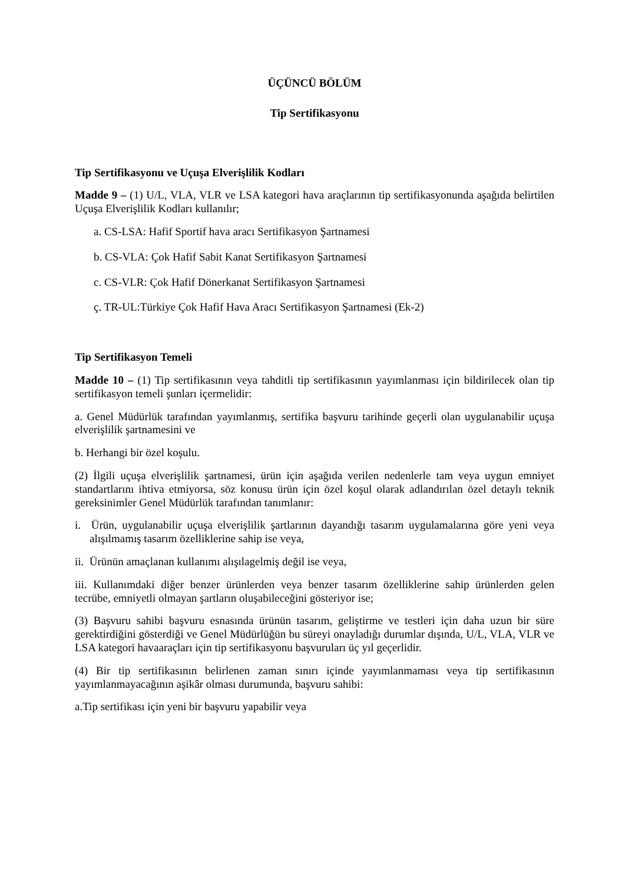ÜÇÜNCÜ BÖLÜM
Tip Sertifikasyonu
Tip Sertifikasyonu ve Uçuşa Elverişlilik Kodları
Madde 9 – (1) U/L, VLA, VLR ve LSA kategori hava araçlarının tip sertifikasyonunda aşağıda belirtilen Uçuşa Elverişlilik Kodları kullanılır;
a. CS-LSA: Hafif Sportif hava aracı Sertifikasyon Şartnamesi
b. CS-VLA: Çok Hafif Sabit Kanat Sertifikasyon Şartnamesi
c. CS-VLR: Çok Hafif Dönerkanat Sertifikasyon Şartnamesi
ç. TR-UL:Türkiye Çok Hafif Hava Aracı Sertifikasyon Şartnamesi (Ek-2)
Tip Sertifikasyon Temeli
Madde 10 – (1) Tip sertifikasının veya tahditli tip sertifikasının yayımlanması için bildirilecek olan tip sertifikasyon temeli şunları içermelidir:
a. Genel Müdürlük tarafından yayımlanmış, sertifika başvuru tarihinde geçerli olan uygulanabilir uçuşa elverişlilik şartnamesini ve
b. Herhangi bir özel koşulu.
(2) İlgili uçuşa elverişlilik şartnamesi, ürün için aşağıda verilen nedenlerle tam veya uygun emniyet standartlarını ihtiva etmiyorsa, söz konusu ürün için özel koşul olarak adlandırılan özel detaylı teknik gereksinimler Genel Müdürlük tarafından tanımlanır:
i. Ürün, uygulanabilir uçuşa elverişlilik şartlarının dayandığı tasarım uygulamalarına göre yeni veya alışılmamış tasarım özelliklerine sahip ise veya,
ii. Ürünün amaçlanan kullanımı alışılagelmiş değil ise veya,
iii. Kullanımdaki diğer benzer ürünlerden veya benzer tasarım özelliklerine sahip ürünlerden gelen tecrübe, emniyetli olmayan şartların oluşabileceğini gösteriyor ise;
(3) Başvuru sahibi başvuru esnasında ürünün tasarım, geliştirme ve testleri için daha uzun bir süre gerektirdiğini gösterdiği ve Genel Müdürlüğün bu süreyi onayladığı durumlar dışında, U/L, VLA, VLR ve LSA kategori havaaraçları için tip sertifikasyonu başvuruları üç yıl geçerlidir.
(4) Bir tip sertifikasının belirlenen zaman sınırı içinde yayımlanmaması veya tip sertifikasının yayımlanmayacağının aşikâr olması durumunda, başvuru sahibi:
a.Tip sertifikası için yeni bir başvuru yapabilir veya